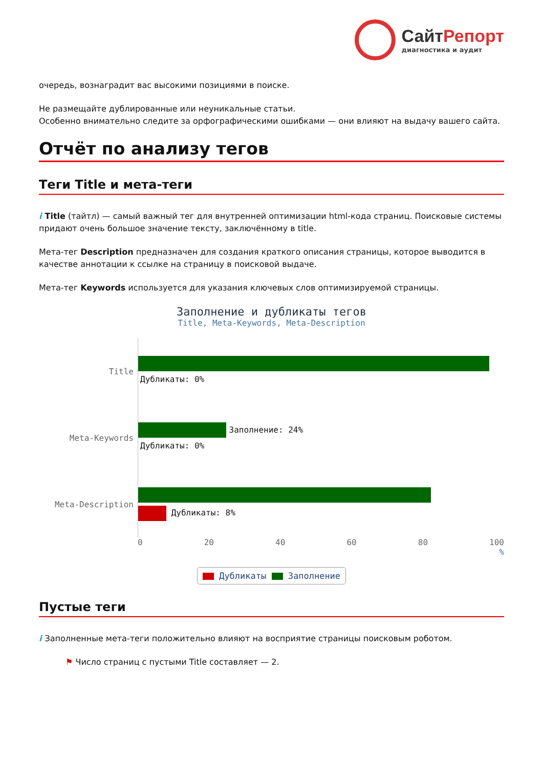СайтРепорт
диагностика и аудит
очередь, вознаградит вас высокими позициями в поиске.
Не размещайте дублированные или неуникальные статьи.
Особенно внимательно следите за орфографическими ошибками — они влияют на выдачу вашего сайта.
Отчёт по анализу тегов
Теги Title и мета-теги
i Title (тайтл) — самый важный тег для внутренней оптимизации html-кода страниц. Поисковые системы придают очень большое значение тексту, заключённому в title.
Мета-тег Description предназначен для создания краткого описания страницы, которое выводится в качестве аннотации к ссылке на страницу в поисковой выдаче.
Мета-тег Keywords используется для указания ключевых слов оптимизируемой страницы.
Заполнение и дубликаты тегов
Title, Meta-Keywords, Meta-Description
Title
Дубликаты: 0%
Meta-Keywords
Заполнение: 24%
Дубликаты: 0%
Meta-Description
Дубликаты: 8%
0 20 40 60 80 100
%
Дубликаты Заполнение
Пустые теги
i Заполненные мета-теги положительно влияют на восприятие страницы поисковым роботом.
⚑ Число страниц с пустыми Title составляет — 2.